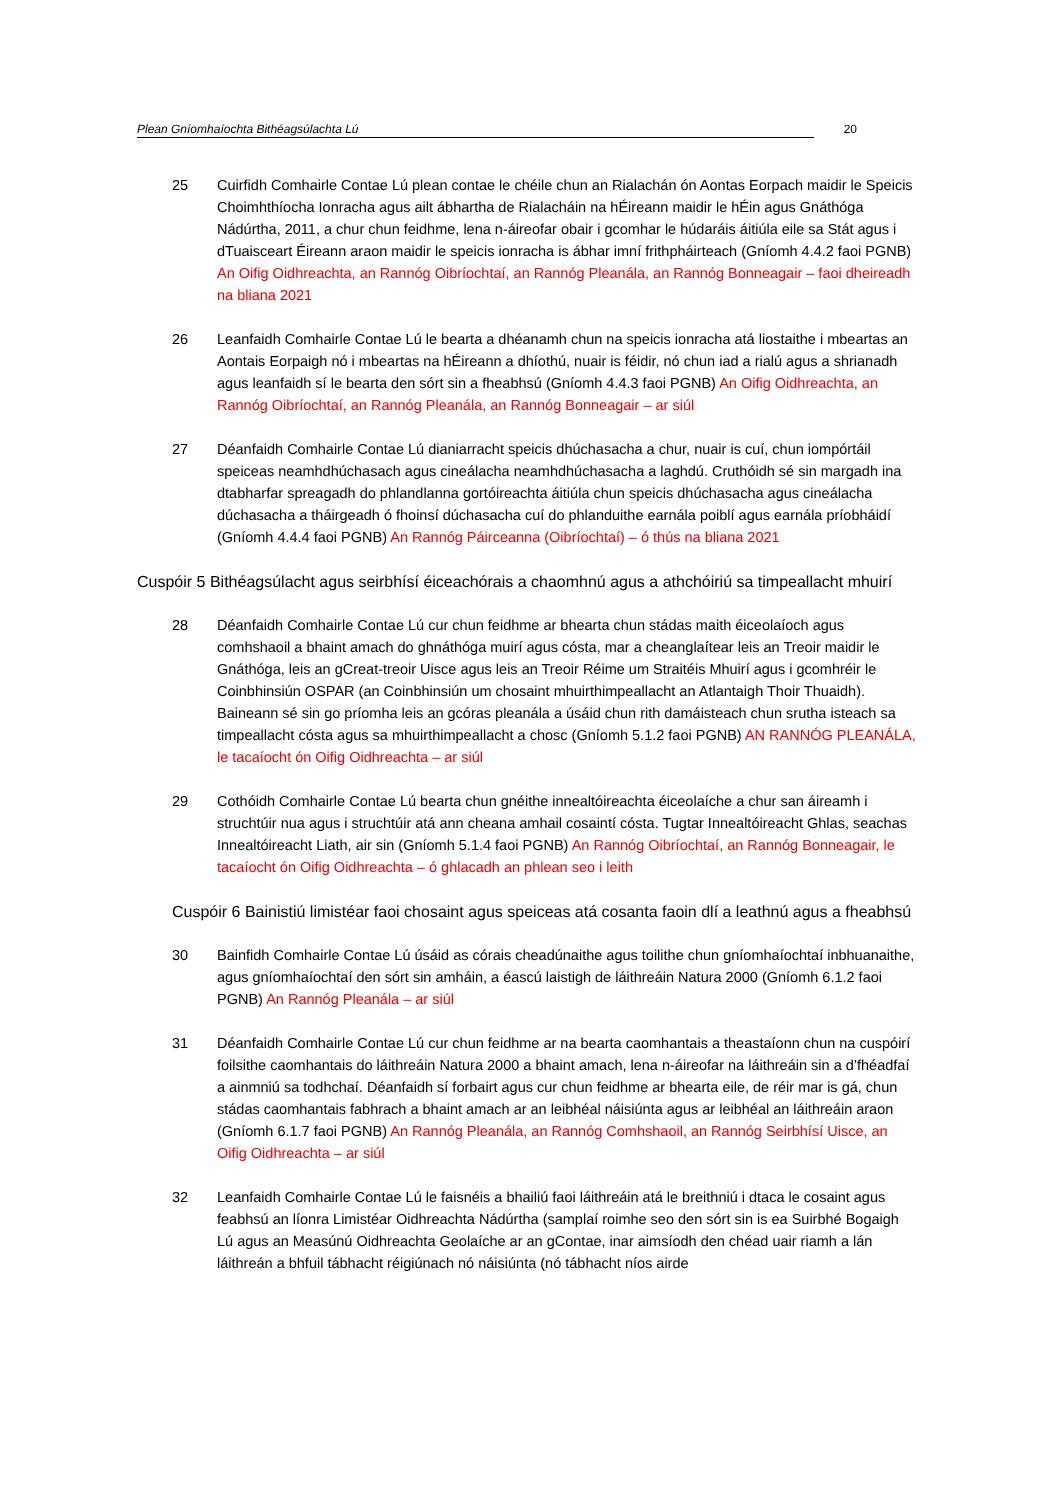Plean Gníomhaíochta Bithéagsúlachta Lú 20
25 Cuirfidh Comhairle Contae Lú plean contae le chéile chun an Rialachán ón Aontas Eorpach maidir le Speicis Choimhthíocha Ionracha agus ailt ábhartha de Rialacháin na hÉireann maidir le hÉin agus Gnáthóga Nádúrtha, 2011, a chur chun feidhme, lena n-áireofar obair i gcomhar le húdaráis áitiúla eile sa Stát agus i dTuaisceart Éireann araon maidir le speicis ionracha is ábhar imní frithpháirteach (Gníomh 4.4.2 faoi PGNB) An Oifig Oidhreachta, an Rannóg Oibríochtaí, an Rannóg Pleanála, an Rannóg Bonneagair – faoi dheireadh na bliana 2021
26 Leanfaidh Comhairle Contae Lú le bearta a dhéanamh chun na speicis ionracha atá liostaithe i mbeartas an Aontais Eorpaigh nó i mbeartas na hÉireann a dhíothú, nuair is féidir, nó chun iad a rialú agus a shrianadh agus leanfaidh sí le bearta den sórt sin a fheabhsú (Gníomh 4.4.3 faoi PGNB) An Oifig Oidhreachta, an Rannóg Oibríochtaí, an Rannóg Pleanála, an Rannóg Bonneagair – ar siúl
27 Déanfaidh Comhairle Contae Lú dianiarracht speicis dhúchasacha a chur, nuair is cuí, chun iompórtáil speiceas neamhdhúchasach agus cineálacha neamhdhúchasacha a laghdú. Cruthóidh sé sin margadh ina dtabharfar spreagadh do phlandlanna gortóireachta áitiúla chun speicis dhúchasacha agus cineálacha dúchasacha a tháirgeadh ó fhoinsí dúchasacha cuí do phlanduithe earnála poiblí agus earnála príobháidí (Gníomh 4.4.4 faoi PGNB) An Rannóg Páirceanna (Oibríochtaí) – ó thús na bliana 2021
Cuspóir 5 Bithéagsúlacht agus seirbhísí éiceachórais a chaomhnú agus a athchóiriú sa timpeallacht mhuirí
28 Déanfaidh Comhairle Contae Lú cur chun feidhme ar bhearta chun stádas maith éiceolaíoch agus comhshaoil a bhaint amach do ghnáthóga muirí agus cósta, mar a cheanglaítear leis an Treoir maidir le Gnáthóga, leis an gCreat-treoir Uisce agus leis an Treoir Réime um Straitéis Mhuirí agus i gcomhréir le Coinbhinsiún OSPAR (an Coinbhinsiún um chosaint mhuirthimpeallacht an Atlantaigh Thoir Thuaidh). Baineann sé sin go príomha leis an gcóras pleanála a úsáid chun rith damáisteach chun srutha isteach sa timpeallacht cósta agus sa mhuirthimpeallacht a chosc (Gníomh 5.1.2 faoi PGNB) AN RANNÓG PLEANÁLA, le tacaíocht ón Oifig Oidhreachta – ar siúl
29 Cothóidh Comhairle Contae Lú bearta chun gnéithe innealtóireachta éiceolaíche a chur san áireamh i struchtúir nua agus i struchtúir atá ann cheana amhail cosaintí cósta. Tugtar Innealtóireacht Ghlas, seachas Innealtóireacht Liath, air sin (Gníomh 5.1.4 faoi PGNB) An Rannóg Oibríochtaí, an Rannóg Bonneagair, le tacaíocht ón Oifig Oidhreachta – ó ghlacadh an phlean seo i leith
Cuspóir 6 Bainistiú limistéar faoi chosaint agus speiceas atá cosanta faoin dlí a leathnú agus a fheabhsú
30 Bainfidh Comhairle Contae Lú úsáid as córais cheadúnaithe agus toilithe chun gníomhaíochtaí inbhuanaithe, agus gníomhaíochtaí den sórt sin amháin, a éascú laistigh de láithreáin Natura 2000 (Gníomh 6.1.2 faoi PGNB) An Rannóg Pleanála – ar siúl
31 Déanfaidh Comhairle Contae Lú cur chun feidhme ar na bearta caomhantais a theastaíonn chun na cuspóirí foilsithe caomhantais do láithreáin Natura 2000 a bhaint amach, lena n-áireofar na láithreáin sin a d’fhéadfaí a ainmniú sa todhchaí. Déanfaidh sí forbairt agus cur chun feidhme ar bhearta eile, de réir mar is gá, chun stádas caomhantais fabhrach a bhaint amach ar an leibhéal náisiúnta agus ar leibhéal an láithreáin araon (Gníomh 6.1.7 faoi PGNB) An Rannóg Pleanála, an Rannóg Comhshaoil, an Rannóg Seirbhísí Uisce, an Oifig Oidhreachta – ar siúl
32 Leanfaidh Comhairle Contae Lú le faisnéis a bhailiú faoi láithreáin atá le breithniú i dtaca le cosaint agus feabhsú an líonra Limistéar Oidhreachta Nádúrtha (samplaí roimhe seo den sórt sin is ea Suirbhé Bogaigh Lú agus an Measúnú Oidhreachta Geolaíche ar an gContae, inar aimsíodh den chéad uair riamh a lán láithreán a bhfuil tábhacht réigiúnach nó náisiúnta (nó tábhacht níos airde